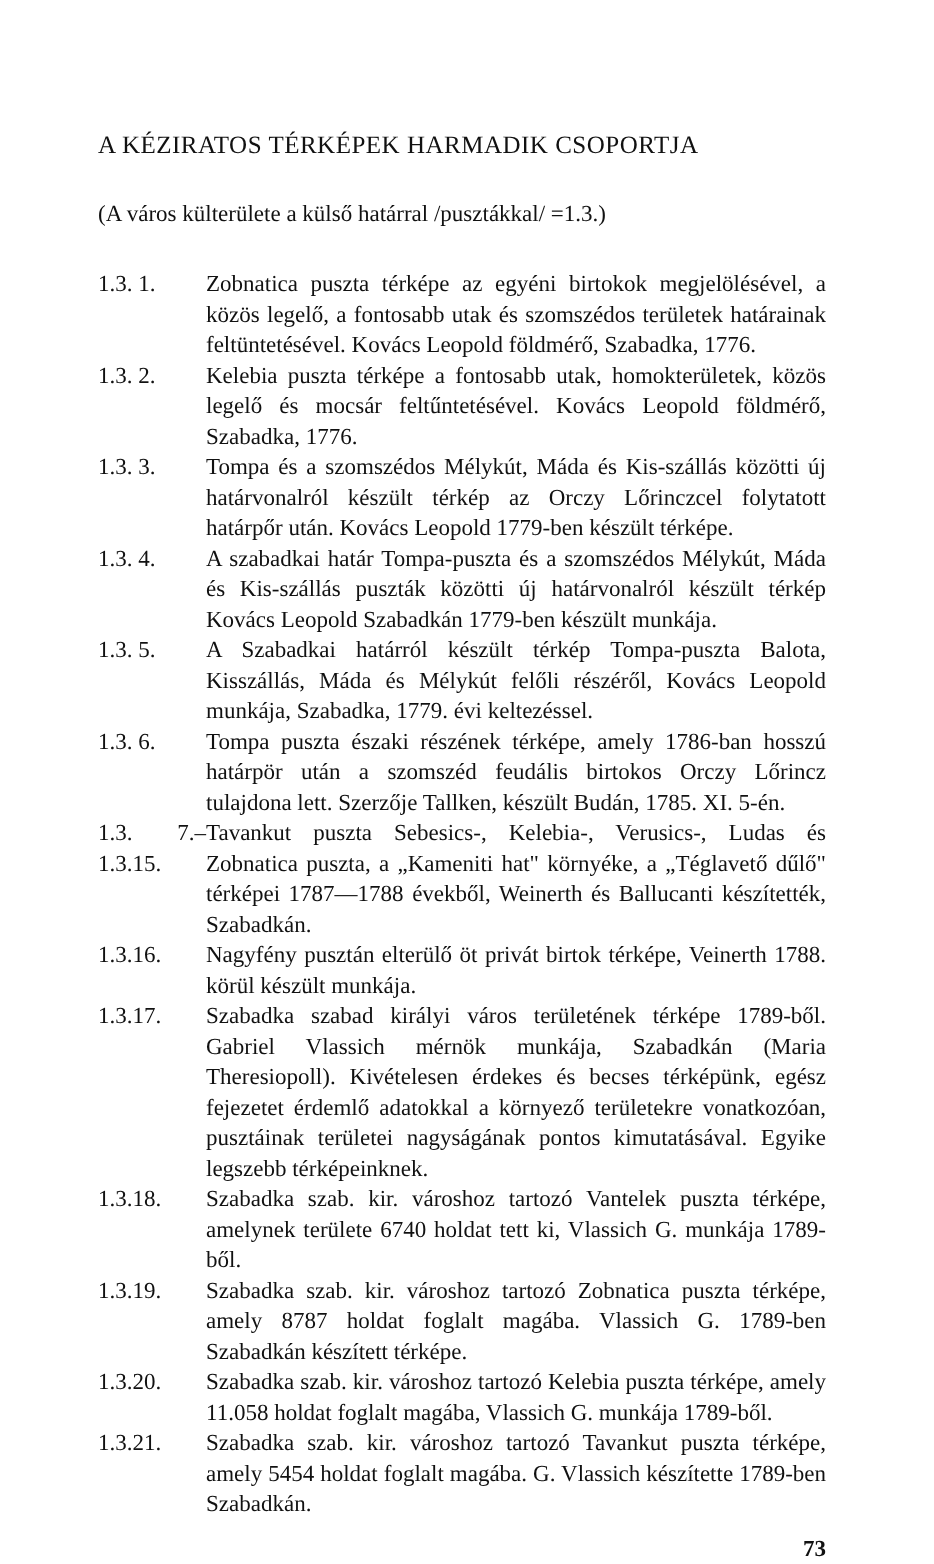A KÉZIRATOS TÉRKÉPEK HARMADIK CSOPORTJA
(A város külterülete a külső határral /pusztákkal/ =1.3.)
1.3. 1. Zobnatica puszta térképe az egyéni birtokok megjelölésével, a közös legelő, a fontosabb utak és szomszédos területek határainak feltüntetésével. Kovács Leopold földmérő, Szabadka, 1776.
1.3. 2. Kelebia puszta térképe a fontosabb utak, homokterületek, közös legelő és mocsár feltűntetésével. Kovács Leopold földmérő, Szabadka, 1776.
1.3. 3. Tompa és a szomszédos Mélykút, Máda és Kis-szállás közötti új határvonalról készült térkép az Orczy Lőrinczcel folytatott határpőr után. Kovács Leopold 1779-ben készült térképe.
1.3. 4. A szabadkai határ Tompa-puszta és a szomszédos Mélykút, Máda és Kis-szállás puszták közötti új határvonalról készült térkép Kovács Leopold Szabadkán 1779-ben készült munkája.
1.3. 5. A Szabadkai határról készült térkép Tompa-puszta Balota, Kisszállás, Máda és Mélykút felőli részéről, Kovács Leopold munkája, Szabadka, 1779. évi keltezéssel.
1.3. 6. Tompa puszta északi részének térképe, amely 1786-ban hosszú határpör után a szomszéd feudális birtokos Orczy Lőrincz tulajdona lett. Szerzője Tallken, készült Budán, 1785. XI. 5-én.
1.3. 7.–1.3.15. Tavankut puszta Sebesics-, Kelebia-, Verusics-, Ludas és Zobnatica puszta, a „Kameniti hat" környéke, a „Téglavető dűlő" térképei 1787—1788 évekből, Weinerth és Ballucanti készítették, Szabadkán.
1.3.16. Nagyfény pusztán elterülő öt privát birtok térképe, Veinerth 1788. körül készült munkája.
1.3.17. Szabadka szabad királyi város területének térképe 1789-ből. Gabriel Vlassich mérnök munkája, Szabadkán (Maria Theresiopoll). Kivételesen érdekes és becses térképünk, egész fejezetet érdemlő adatokkal a környező területekre vonatkozóan, pusztáinak területei nagyságának pontos kimutatásával. Egyike legszebb térképeinknek.
1.3.18. Szabadka szab. kir. városhoz tartozó Vantelek puszta térképe, amelynek területe 6740 holdat tett ki, Vlassich G. munkája 1789-ből.
1.3.19. Szabadka szab. kir. városhoz tartozó Zobnatica puszta térképe, amely 8787 holdat foglalt magába. Vlassich G. 1789-ben Szabadkán készített térképe.
1.3.20. Szabadka szab. kir. városhoz tartozó Kelebia puszta térképe, amely 11.058 holdat foglalt magába, Vlassich G. munkája 1789-ből.
1.3.21. Szabadka szab. kir. városhoz tartozó Tavankut puszta térképe, amely 5454 holdat foglalt magába. G. Vlassich készítette 1789-ben Szabadkán.
73